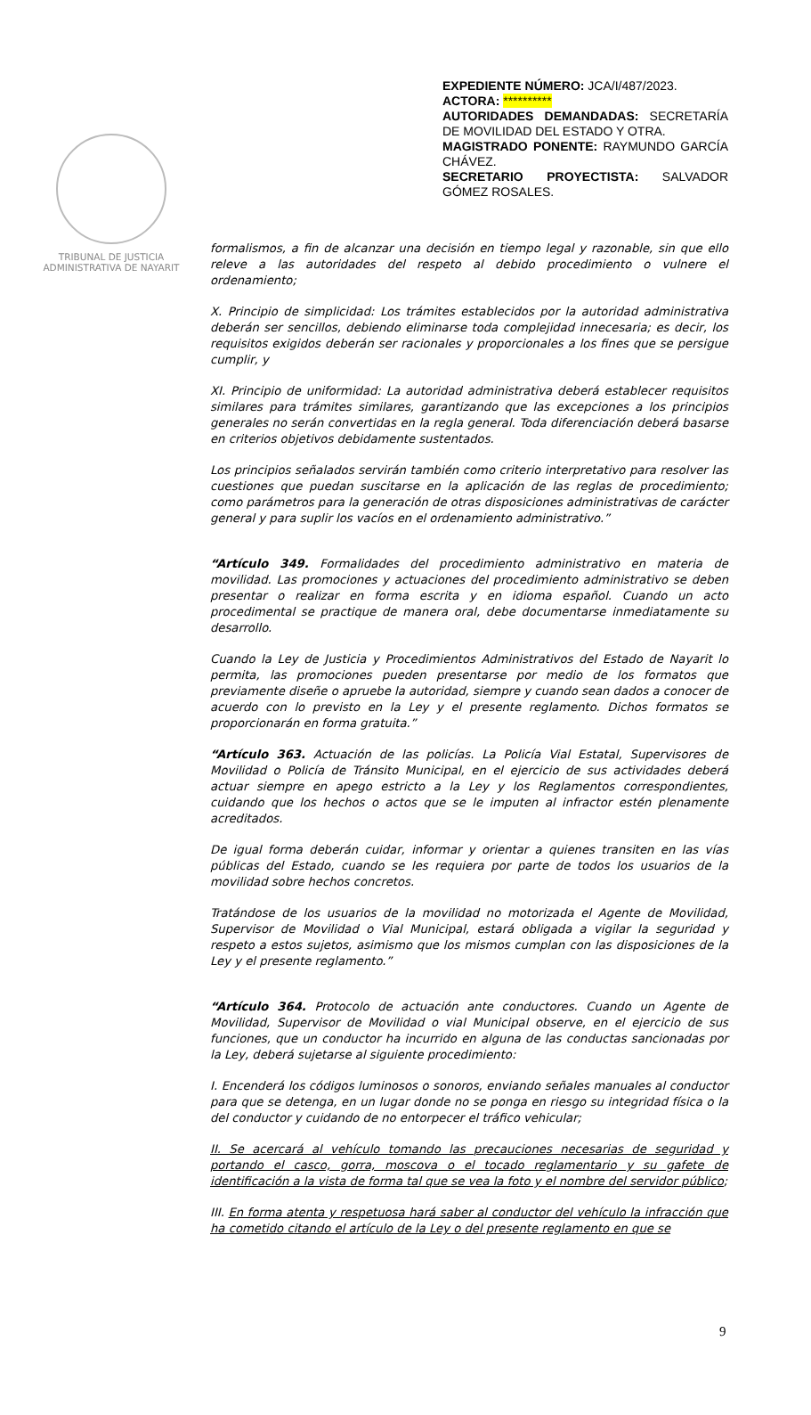TRIBUNAL DE JUSTICIA
ADMINISTRATIVA DE NAYARIT
EXPEDIENTE NÚMERO: JCA/I/487/2023.
ACTORA: **********
AUTORIDADES DEMANDADAS: SECRETARÍA DE MOVILIDAD DEL ESTADO Y OTRA.
MAGISTRADO PONENTE: RAYMUNDO GARCÍA CHÁVEZ.
SECRETARIO PROYECTISTA: SALVADOR GÓMEZ ROSALES.
formalismos, a fin de alcanzar una decisión en tiempo legal y razonable, sin que ello releve a las autoridades del respeto al debido procedimiento o vulnere el ordenamiento;
X. Principio de simplicidad: Los trámites establecidos por la autoridad administrativa deberán ser sencillos, debiendo eliminarse toda complejidad innecesaria; es decir, los requisitos exigidos deberán ser racionales y proporcionales a los fines que se persigue cumplir, y
XI. Principio de uniformidad: La autoridad administrativa deberá establecer requisitos similares para trámites similares, garantizando que las excepciones a los principios generales no serán convertidas en la regla general. Toda diferenciación deberá basarse en criterios objetivos debidamente sustentados.
Los principios señalados servirán también como criterio interpretativo para resolver las cuestiones que puedan suscitarse en la aplicación de las reglas de procedimiento; como parámetros para la generación de otras disposiciones administrativas de carácter general y para suplir los vacíos en el ordenamiento administrativo.”
“Artículo 349. Formalidades del procedimiento administrativo en materia de movilidad. Las promociones y actuaciones del procedimiento administrativo se deben presentar o realizar en forma escrita y en idioma español. Cuando un acto procedimental se practique de manera oral, debe documentarse inmediatamente su desarrollo.
Cuando la Ley de Justicia y Procedimientos Administrativos del Estado de Nayarit lo permita, las promociones pueden presentarse por medio de los formatos que previamente diseñe o apruebe la autoridad, siempre y cuando sean dados a conocer de acuerdo con lo previsto en la Ley y el presente reglamento. Dichos formatos se proporcionarán en forma gratuita.”
“Artículo 363. Actuación de las policías. La Policía Vial Estatal, Supervisores de Movilidad o Policía de Tránsito Municipal, en el ejercicio de sus actividades deberá actuar siempre en apego estricto a la Ley y los Reglamentos correspondientes, cuidando que los hechos o actos que se le imputen al infractor estén plenamente acreditados.
De igual forma deberán cuidar, informar y orientar a quienes transiten en las vías públicas del Estado, cuando se les requiera por parte de todos los usuarios de la movilidad sobre hechos concretos.
Tratándose de los usuarios de la movilidad no motorizada el Agente de Movilidad, Supervisor de Movilidad o Vial Municipal, estará obligada a vigilar la seguridad y respeto a estos sujetos, asimismo que los mismos cumplan con las disposiciones de la Ley y el presente reglamento.”
“Artículo 364. Protocolo de actuación ante conductores. Cuando un Agente de Movilidad, Supervisor de Movilidad o vial Municipal observe, en el ejercicio de sus funciones, que un conductor ha incurrido en alguna de las conductas sancionadas por la Ley, deberá sujetarse al siguiente procedimiento:
I. Encenderá los códigos luminosos o sonoros, enviando señales manuales al conductor para que se detenga, en un lugar donde no se ponga en riesgo su integridad física o la del conductor y cuidando de no entorpecer el tráfico vehicular;
II. Se acercará al vehículo tomando las precauciones necesarias de seguridad y portando el casco, gorra, moscova o el tocado reglamentario y su gafete de identificación a la vista de forma tal que se vea la foto y el nombre del servidor público;
III. En forma atenta y respetuosa hará saber al conductor del vehículo la infracción que ha cometido citando el artículo de la Ley o del presente reglamento en que se
9